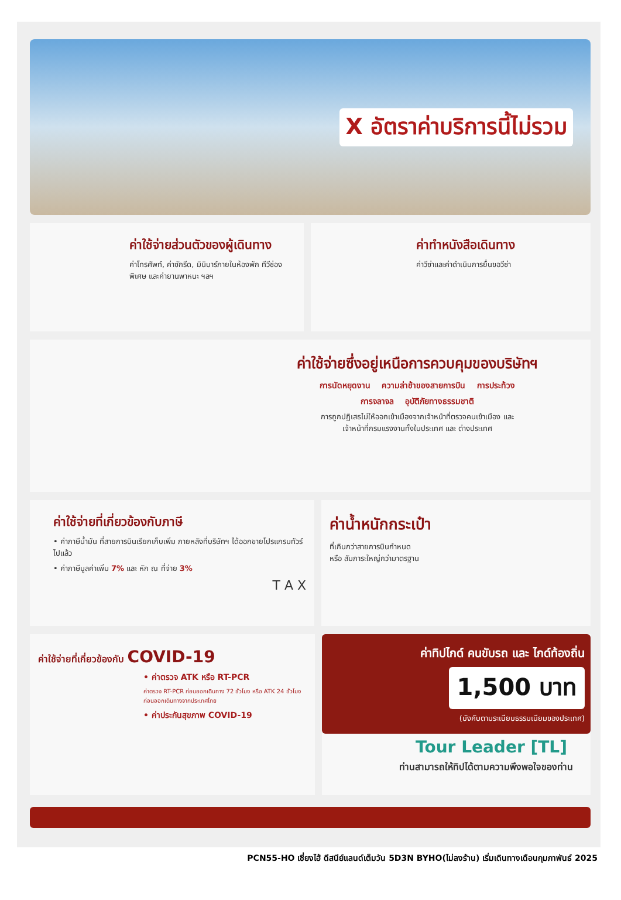X อัตราค่าบริการนี้ไม่รวม
ค่าใช้จ่ายส่วนตัวของผู้เดินทาง
ค่าโทรศัพท์, ค่าซักรีด, มินิบาร์ภายในห้องพัก ทีวีช่องพิเศษ และค่ายานพาหนะ ฯลฯ
ค่าทำหนังสือเดินทาง
ค่าวีซ่าและค่าดำเนินการยื่นขอวีซ่า
ค่าใช้จ่ายซึ่งอยู่เหนือการควบคุมของบริษัทฯ
การนัดหยุดงาน ความล่าช้าของสายการบิน การประท้วง
การจลาจล อุบัติภัยทางธรรมชาติ
การถูกปฏิเสธไม่ให้ออกเข้าเมืองจากเจ้าหน้าที่ตรวจคนเข้าเมือง และ
เจ้าหน้าที่กรมแรงงานทั้งในประเทศ และ ต่างประเทศ
ค่าใช้จ่ายที่เกี่ยวข้องกับภาษี
• ค่าภาษีน้ำมัน ที่สายการบินเรียกเก็บเพิ่ม ภายหลังที่บริษัทฯ ได้ออกขายโปรแกรมทัวร์ไปแล้ว
• ค่าภาษีมูลค่าเพิ่ม 7% และ หัก ณ ที่จ่าย 3%
T A X
ค่าน้ำหนักกระเป๋า
ที่เกินกว่าสายการบินกำหนด
หรือ สัมภาระใหญ่กว่ามาตรฐาน
ค่าใช้จ่ายที่เกี่ยวข้องกับ COVID-19
• ค่าตรวจ ATK หรือ RT-PCR
ค่าตรวจ RT-PCR ก่อนออกเดินทาง 72 ชั่วโมง หรือ ATK 24 ชั่วโมงก่อนออกเดินทางจากประเทศไทย
• ค่าประกันสุขภาพ COVID-19
ค่าทิปไกด์ คนขับรถ และ ไกด์ท้องถิ่น
1,500 บาท
(บังคับตามระเบียบธรรมเนียมของประเทศ)
Tour Leader [TL]
ท่านสามารถให้ทิปได้ตามความพึงพอใจของท่าน
PCN55-HO เซี่ยงไฮ้ ดีสนีย์แลนด์เต็มวัน 5D3N BYHO(ไม่ลงร้าน) เริ่มเดินทางเดือนกุมภาพันธ์ 2025